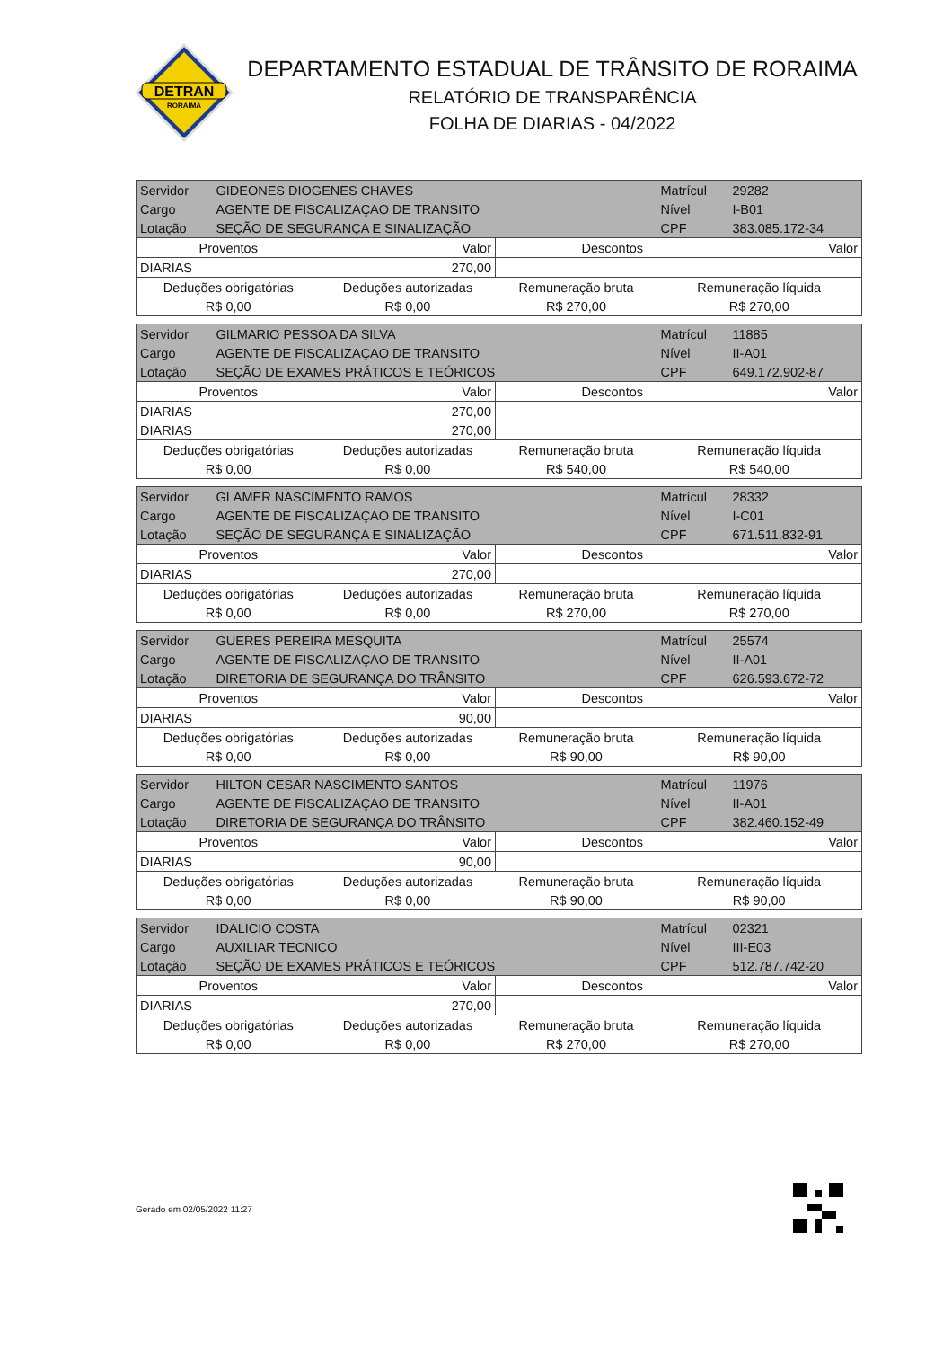DETRAN
RORAIMA
DEPARTAMENTO ESTADUAL DE TRÂNSITO DE RORAIMA
RELATÓRIO DE TRANSPARÊNCIA
FOLHA DE DIARIAS - 04/2022
| Servidor | GIDEONES DIOGENES CHAVES | | | Matrícul | 29282 |
| Cargo | AGENTE DE FISCALIZAÇAO DE TRANSITO | | | Nível | I-B01 |
| Lotação | SEÇÃO DE SEGURANÇA E SINALIZAÇÃO | | | CPF | 383.085.172-34 |
| Proventos | | Valor | Descontos | | Valor |
| DIARIAS | | 270,00 | | | |
| Deduções obrigatórias | | Deduções autorizadas | Remuneração bruta | Remuneração líquida | |
| R$ 0,00 | | R$ 0,00 | R$ 270,00 | R$ 270,00 | |
| Servidor | GILMARIO PESSOA DA SILVA | | | Matrícul | 11885 |
| Cargo | AGENTE DE FISCALIZAÇAO DE TRANSITO | | | Nível | II-A01 |
| Lotação | SEÇÃO DE EXAMES PRÁTICOS E TEÓRICOS | | | CPF | 649.172.902-87 |
| Proventos | | Valor | Descontos | | Valor |
| DIARIAS | | 270,00 | | | |
| DIARIAS | | 270,00 | | | |
| Deduções obrigatórias | | Deduções autorizadas | Remuneração bruta | Remuneração líquida | |
| R$ 0,00 | | R$ 0,00 | R$ 540,00 | R$ 540,00 | |
| Servidor | GLAMER NASCIMENTO RAMOS | | | Matrícul | 28332 |
| Cargo | AGENTE DE FISCALIZAÇAO DE TRANSITO | | | Nível | I-C01 |
| Lotação | SEÇÃO DE SEGURANÇA E SINALIZAÇÃO | | | CPF | 671.511.832-91 |
| Proventos | | Valor | Descontos | | Valor |
| DIARIAS | | 270,00 | | | |
| Deduções obrigatórias | | Deduções autorizadas | Remuneração bruta | Remuneração líquida | |
| R$ 0,00 | | R$ 0,00 | R$ 270,00 | R$ 270,00 | |
| Servidor | GUERES PEREIRA MESQUITA | | | Matrícul | 25574 |
| Cargo | AGENTE DE FISCALIZAÇAO DE TRANSITO | | | Nível | II-A01 |
| Lotação | DIRETORIA DE SEGURANÇA DO TRÂNSITO | | | CPF | 626.593.672-72 |
| Proventos | | Valor | Descontos | | Valor |
| DIARIAS | | 90,00 | | | |
| Deduções obrigatórias | | Deduções autorizadas | Remuneração bruta | Remuneração líquida | |
| R$ 0,00 | | R$ 0,00 | R$ 90,00 | R$ 90,00 | |
| Servidor | HILTON CESAR NASCIMENTO SANTOS | | | Matrícul | 11976 |
| Cargo | AGENTE DE FISCALIZAÇAO DE TRANSITO | | | Nível | II-A01 |
| Lotação | DIRETORIA DE SEGURANÇA DO TRÂNSITO | | | CPF | 382.460.152-49 |
| Proventos | | Valor | Descontos | | Valor |
| DIARIAS | | 90,00 | | | |
| Deduções obrigatórias | | Deduções autorizadas | Remuneração bruta | Remuneração líquida | |
| R$ 0,00 | | R$ 0,00 | R$ 90,00 | R$ 90,00 | |
| Servidor | IDALICIO COSTA | | | Matrícul | 02321 |
| Cargo | AUXILIAR TECNICO | | | Nível | III-E03 |
| Lotação | SEÇÃO DE EXAMES PRÁTICOS E TEÓRICOS | | | CPF | 512.787.742-20 |
| Proventos | | Valor | Descontos | | Valor |
| DIARIAS | | 270,00 | | | |
| Deduções obrigatórias | | Deduções autorizadas | Remuneração bruta | Remuneração líquida | |
| R$ 0,00 | | R$ 0,00 | R$ 270,00 | R$ 270,00 | |
Gerado em 02/05/2022 11:27